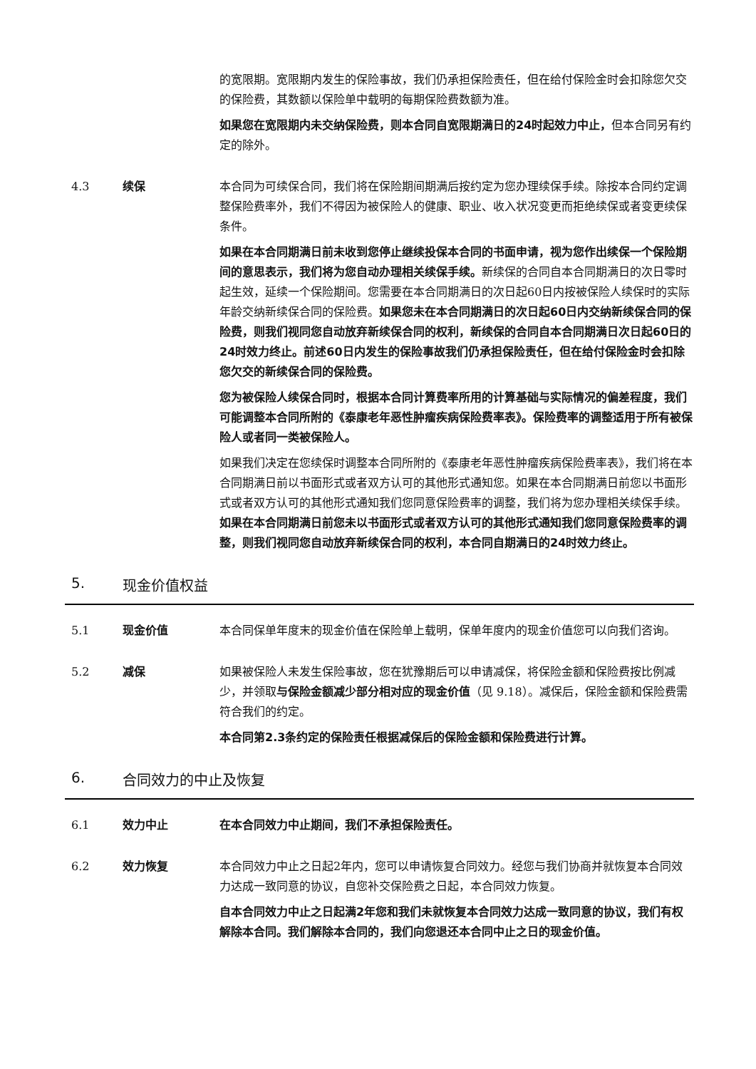的宽限期。宽限期内发生的保险事故，我们仍承担保险责任，但在给付保险金时会扣除您欠交的保险费，其数额以保险单中载明的每期保险费数额为准。
如果您在宽限期内未交纳保险费，则本合同自宽限期满日的24时起效力中止，但本合同另有约定的除外。
4.3 续保 本合同为可续保合同，我们将在保险期间期满后按约定为您办理续保手续。除按本合同约定调整保险费率外，我们不得因为被保险人的健康、职业、收入状况变更而拒绝续保或者变更续保条件。
如果在本合同期满日前未收到您停止继续投保本合同的书面申请，视为您作出续保一个保险期间的意思表示，我们将为您自动办理相关续保手续。新续保的合同自本合同期满日的次日零时起生效，延续一个保险期间。您需要在本合同期满日的次日起60日内按被保险人续保时的实际年龄交纳新续保合同的保险费。如果您未在本合同期满日的次日起60日内交纳新续保合同的保险费，则我们视同您自动放弃新续保合同的权利，新续保的合同自本合同期满日次日起60日的24时效力终止。前述60日内发生的保险事故我们仍承担保险责任，但在给付保险金时会扣除您欠交的新续保合同的保险费。
您为被保险人续保合同时，根据本合同计算费率所用的计算基础与实际情况的偏差程度，我们可能调整本合同所附的《泰康老年恶性肿瘤疾病保险费率表》。保险费率的调整适用于所有被保险人或者同一类被保险人。
如果我们决定在您续保时调整本合同所附的《泰康老年恶性肿瘤疾病保险费率表》，我们将在本合同期满日前以书面形式或者双方认可的其他形式通知您。如果在本合同期满日前您以书面形式或者双方认可的其他形式通知我们您同意保险费率的调整，我们将为您办理相关续保手续。如果在本合同期满日前您未以书面形式或者双方认可的其他形式通知我们您同意保险费率的调整，则我们视同您自动放弃新续保合同的权利，本合同自期满日的24时效力终止。
5. 现金价值权益
5.1 现金价值 本合同保单年度末的现金价值在保险单上载明，保单年度内的现金价值您可以向我们咨询。
5.2 减保 如果被保险人未发生保险事故，您在犹豫期后可以申请减保，将保险金额和保险费按比例减少，并领取与保险金额减少部分相对应的现金价值（见 9.18）。减保后，保险金额和保险费需符合我们的约定。
本合同第2.3条约定的保险责任根据减保后的保险金额和保险费进行计算。
6. 合同效力的中止及恢复
6.1 效力中止 在本合同效力中止期间，我们不承担保险责任。
6.2 效力恢复 本合同效力中止之日起2年内，您可以申请恢复合同效力。经您与我们协商并就恢复本合同效力达成一致同意的协议，自您补交保险费之日起，本合同效力恢复。
自本合同效力中止之日起满2年您和我们未就恢复本合同效力达成一致同意的协议，我们有权解除本合同。我们解除本合同的，我们向您退还本合同中止之日的现金价值。